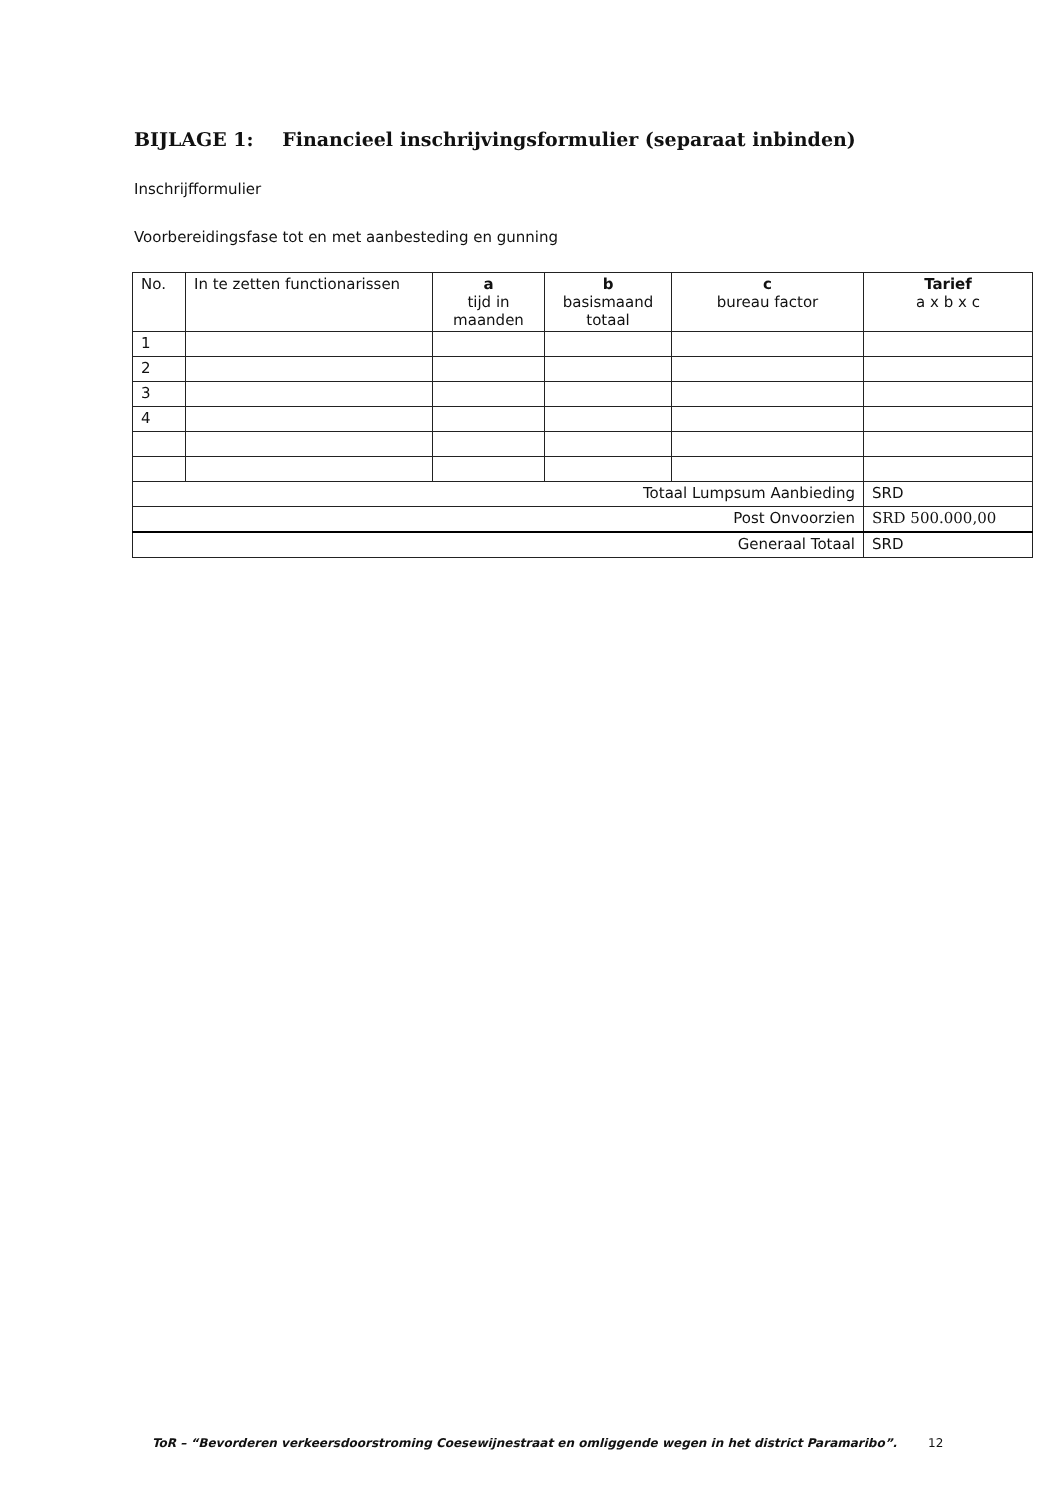BIJLAGE 1: Financieel inschrijvingsformulier (separaat inbinden)
Inschrijfformulier
Voorbereidingsfase tot en met aanbesteding en gunning
| No. | In te zetten functionarissen | a tijd in maanden | b basismaand totaal | c bureau factor | Tarief a x b x c |
| --- | --- | --- | --- | --- | --- |
| 1 | | | | | |
| 2 | | | | | |
| 3 | | | | | |
| 4 | | | | | |
| Totaal Lumpsum Aanbieding | | | | | SRD |
| Post Onvoorzien | | | | | SRD 500.000,00 |
| Generaal Totaal | | | | | SRD |
ToR – “Bevorderen verkeersdoorstroming Coesewijnestraat en omliggende wegen in het district Paramaribo”.
12